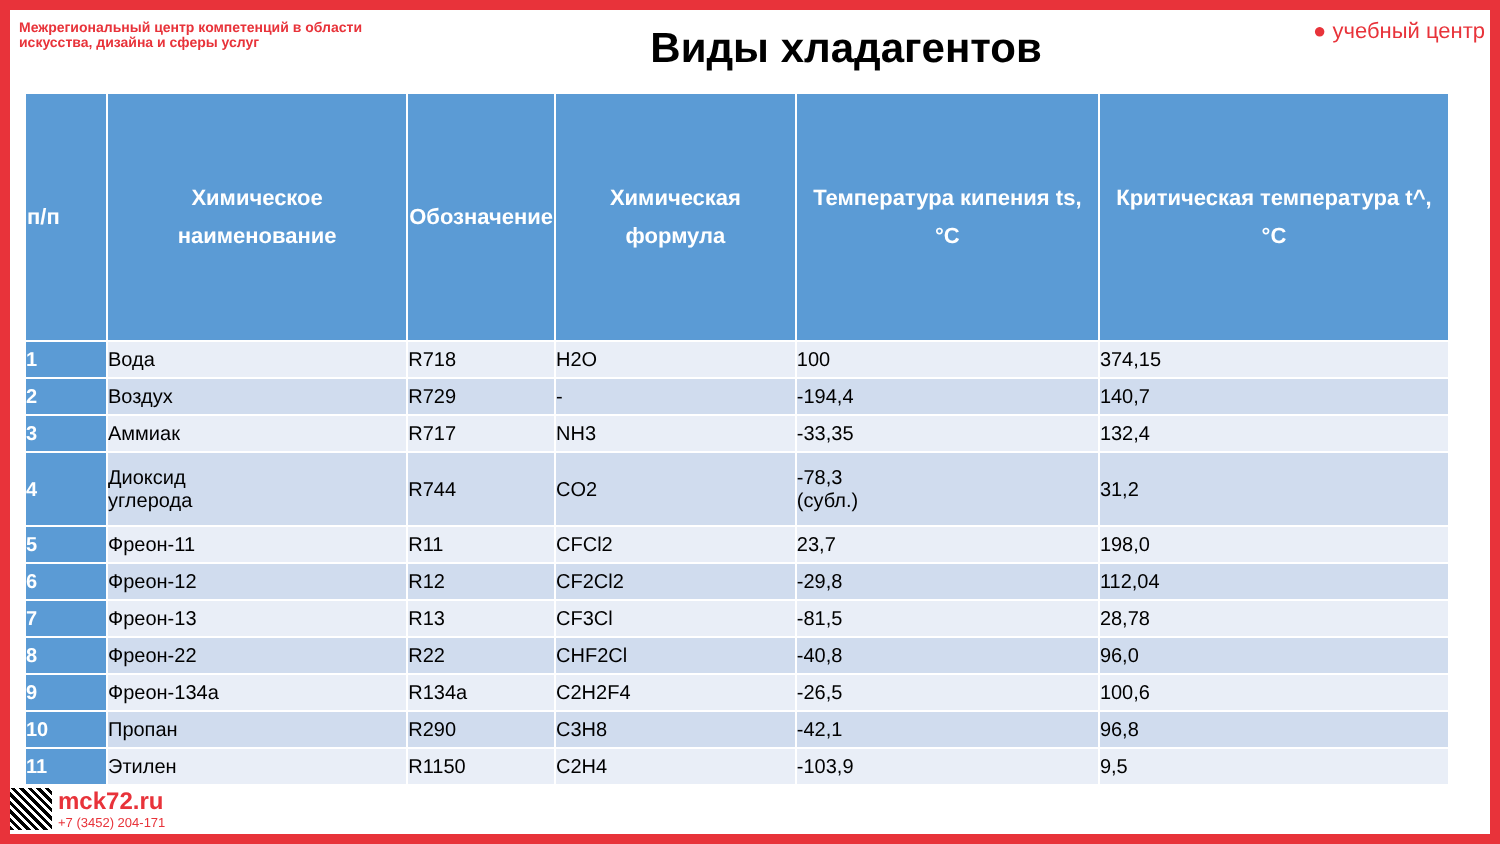Межрегиональный центр компетенций в области искусства, дизайна и сферы услуг
Виды хладагентов
● учебный центр
| п/п | Химическое наименование | Обозначение | Химическая формула | Температура кипения ts, °C | Критическая температура t^, °C |
| --- | --- | --- | --- | --- | --- |
| 1 | Вода | R718 | H2O | 100 | 374,15 |
| 2 | Воздух | R729 | - | -194,4 | 140,7 |
| 3 | Аммиак | R717 | NH3 | -33,35 | 132,4 |
| 4 | Диоксид углерода | R744 | CO2 | -78,3 (субл.) | 31,2 |
| 5 | Фреон-11 | R11 | CFCl2 | 23,7 | 198,0 |
| 6 | Фреон-12 | R12 | CF2Cl2 | -29,8 | 112,04 |
| 7 | Фреон-13 | R13 | CF3Cl | -81,5 | 28,78 |
| 8 | Фреон-22 | R22 | CHF2Cl | -40,8 | 96,0 |
| 9 | Фреон-134а | R134a | C2H2F4 | -26,5 | 100,6 |
| 10 | Пропан | R290 | C3H8 | -42,1 | 96,8 |
| 11 | Этилен | R1150 | C2H4 | -103,9 | 9,5 |
mck72.ru
+7 (3452) 204-171